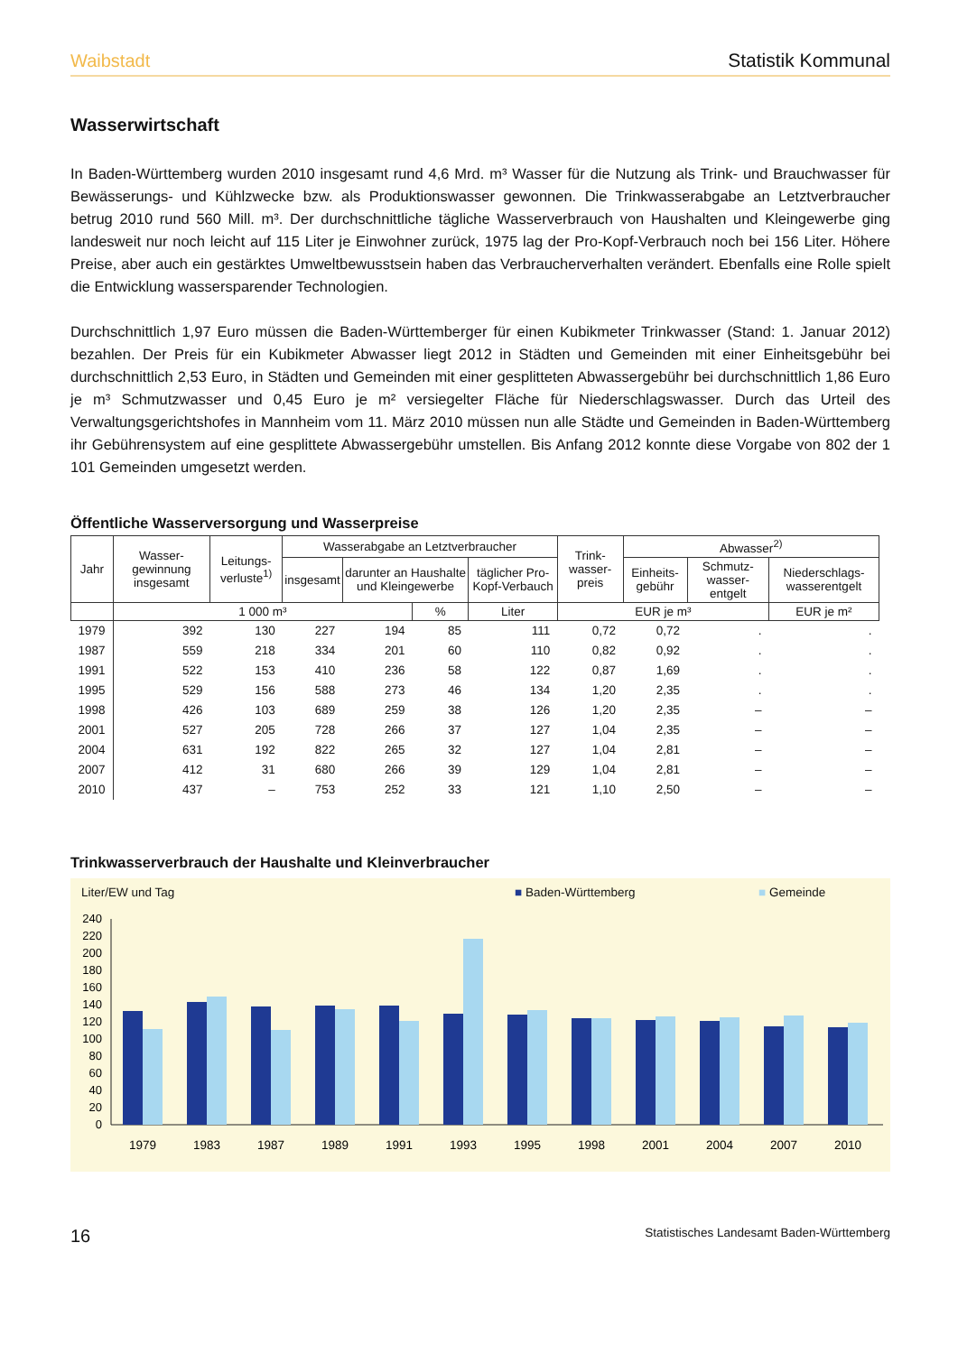Waibstadt Statistik Kommunal
Wasserwirtschaft
In Baden-Württemberg wurden 2010 insgesamt rund 4,6 Mrd. m³ Wasser für die Nutzung als Trink- und Brauchwasser für Bewässerungs- und Kühlzwecke bzw. als Produktionswasser gewonnen. Die Trinkwasserabgabe an Letztverbraucher betrug 2010 rund 560 Mill. m³. Der durchschnittliche tägliche Wasserverbrauch von Haushalten und Kleingewerbe ging landesweit nur noch leicht auf 115 Liter je Einwohner zurück, 1975 lag der Pro-Kopf-Verbrauch noch bei 156 Liter. Höhere Preise, aber auch ein gestärktes Umweltbewusstsein haben das Verbraucherverhalten verändert. Ebenfalls eine Rolle spielt die Entwicklung wassersparender Technologien.
Durchschnittlich 1,97 Euro müssen die Baden-Württemberger für einen Kubikmeter Trinkwasser (Stand: 1. Januar 2012) bezahlen. Der Preis für ein Kubikmeter Abwasser liegt 2012 in Städten und Gemeinden mit einer Einheitsgebühr bei durchschnittlich 2,53 Euro, in Städten und Gemeinden mit einer gesplitteten Abwassergebühr bei durchschnittlich 1,86 Euro je m³ Schmutzwasser und 0,45 Euro je m² versiegelter Fläche für Niederschlagswasser. Durch das Urteil des Verwaltungsgerichtshofes in Mannheim vom 11. März 2010 müssen nun alle Städte und Gemeinden in Baden-Württemberg ihr Gebührensystem auf eine gesplittete Abwassergebühr umstellen. Bis Anfang 2012 konnte diese Vorgabe von 802 der 1 101 Gemeinden umgesetzt werden.
Öffentliche Wasserversorgung und Wasserpreise
| Jahr | Wasser-gewinnung insgesamt | Leitungs-verluste<sup>1)</sup> | Wasserabgabe an Letztverbraucher | | | | Trink-wasser-preis | Abwasser<sup>2)</sup> | | |
| --- | --- | --- | --- | --- | --- | --- | --- | --- | --- | --- |
| | | | insgesamt | darunter an Haushalte und Kleingewerbe | | täglicher Pro-Kopf-Verbauch | | Einheits-gebühr | Schmutz-wasser-entgelt | Niederschlags-wasserentgelt |
| | 1 000 m³ | | | | % | Liter | EUR je m³ | | | EUR je m² |
| 1979 | 392 | 130 | 227 | 194 | 85 | 111 | 0,72 | 0,72 | . | . |
| 1987 | 559 | 218 | 334 | 201 | 60 | 110 | 0,82 | 0,92 | . | . |
| 1991 | 522 | 153 | 410 | 236 | 58 | 122 | 0,87 | 1,69 | . | . |
| 1995 | 529 | 156 | 588 | 273 | 46 | 134 | 1,20 | 2,35 | . | . |
| 1998 | 426 | 103 | 689 | 259 | 38 | 126 | 1,20 | 2,35 | – | – |
| 2001 | 527 | 205 | 728 | 266 | 37 | 127 | 1,04 | 2,35 | – | – |
| 2004 | 631 | 192 | 822 | 265 | 32 | 127 | 1,04 | 2,81 | – | – |
| 2007 | 412 | 31 | 680 | 266 | 39 | 129 | 1,04 | 2,81 | – | – |
| 2010 | 437 | – | 753 | 252 | 33 | 121 | 1,10 | 2,50 | – | – |
Trinkwasserverbrauch der Haushalte und Kleinverbraucher
Liter/EW und Tag ■ Baden-Württemberg ■ Gemeinde
240
220
200
180
160
140
120
100
80
60
40
20
0
1979
1983
1987
1989
1991
1993
1995
1998
2001
2004
2007
2010
16 Statistisches Landesamt Baden-Württemberg